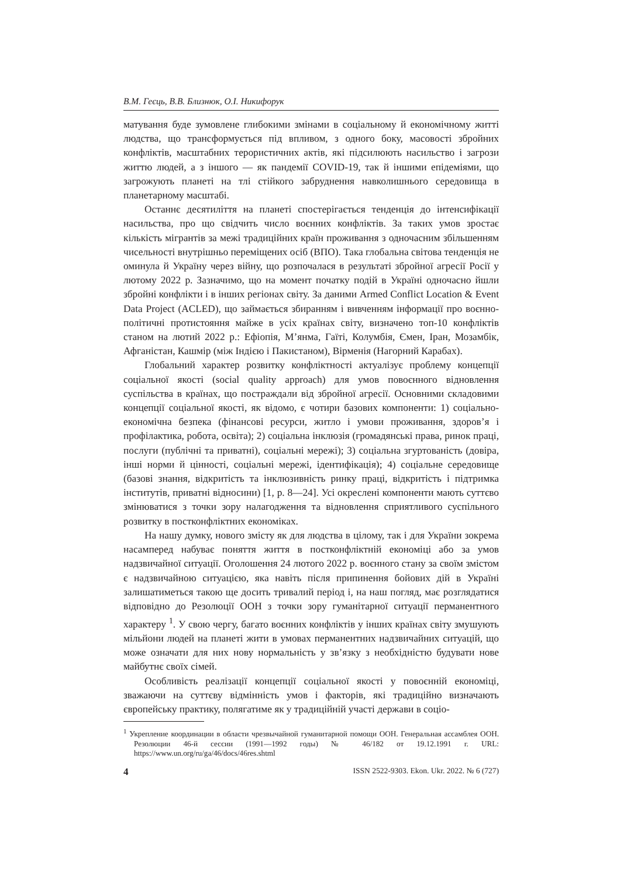В.М. Геєць, В.В. Близнюк, О.І. Никифорук
матування буде зумовлене глибокими змінами в соціальному й економічному житті людства, що трансформується під впливом, з одного боку, масовості збройних конфліктів, масштабних терористичних актів, які підсилюють насильство і загрози життю людей, а з іншого — як пандемії COVID-19, так й іншими епідеміями, що загрожують планеті на тлі стійкого забруднення навколишнього середовища в планетарному масштабі.
Останнє десятиліття на планеті спостерігається тенденція до інтенсифікації насильства, про що свідчить число воєнних конфліктів. За таких умов зростає кількість мігрантів за межі традиційних країн проживання з одночасним збільшенням чисельності внутрішньо переміщених осіб (ВПО). Така глобальна світова тенденція не оминула й Україну через війну, що розпочалася в результаті збройної агресії Росії у лютому 2022 р. Зазначимо, що на момент початку подій в Україні одночасно йшли збройні конфлікти і в інших регіонах світу. За даними Armed Conflict Location & Event Data Project (ACLED), що займається збиранням і вивченням інформації про воєнно-політичні протистояння майже в усіх країнах світу, визначено топ-10 конфліктів станом на лютий 2022 р.: Ефіопія, М’янма, Гаїті, Колумбія, Ємен, Іран, Мозамбік, Афганістан, Кашмір (між Індією і Пакистаном), Вірменія (Нагорний Карабах).
Глобальний характер розвитку конфліктності актуалізує проблему концепції соціальної якості (social quality approach) для умов повоєнного відновлення суспільства в країнах, що постраждали від збройної агресії. Основними складовими концепції соціальної якості, як відомо, є чотири базових компоненти: 1) соціально-економічна безпека (фінансові ресурси, житло і умови проживання, здоров’я і профілактика, робота, освіта); 2) соціальна інклюзія (громадянські права, ринок праці, послуги (публічні та приватні), соціальні мережі); 3) соціальна згуртованість (довіра, інші норми й цінності, соціальні мережі, ідентифікація); 4) соціальне середовище (базові знання, відкритість та інклюзивність ринку праці, відкритість і підтримка інститутів, приватні відносини) [1, p. 8—24]. Усі окреслені компоненти мають суттєво змінюватися з точки зору налагодження та відновлення сприятливого суспільного розвитку в постконфліктних економіках.
На нашу думку, нового змісту як для людства в цілому, так і для України зокрема насамперед набуває поняття життя в постконфліктній економіці або за умов надзвичайної ситуації. Оголошення 24 лютого 2022 р. воєнного стану за своїм змістом є надзвичайною ситуацією, яка навіть після припинення бойових дій в Україні залишатиметься такою ще досить тривалий період і, на наш погляд, має розглядатися відповідно до Резолюції ООН з точки зору гуманітарної ситуації перманентного характеру <sup>1</sup>. У свою чергу, багато воєнних конфліктів у інших країнах світу змушують мільйони людей на планеті жити в умовах перманентних надзвичайних ситуацій, що може означати для них нову нормальність у зв’язку з необхідністю будувати нове майбутнє своїх сімей.
Особливість реалізації концепції соціальної якості у повоєнній економіці, зважаючи на суттєву відмінність умов і факторів, які традиційно визначають європейську практику, полягатиме як у традиційній участі держави в соціо-
<sup>1</sup> Укрепление координации в области чрезвычайной гуманитарной помощи ООН. Генеральная ассамблея ООН. Резолюции 46-й сессии (1991—1992 годы) № 46/182 от 19.12.1991 г. URL: https://www.un.org/ru/ga/46/docs/46res.shtml
4 ISSN 2522-9303. Ekon. Ukr. 2022. № 6 (727)